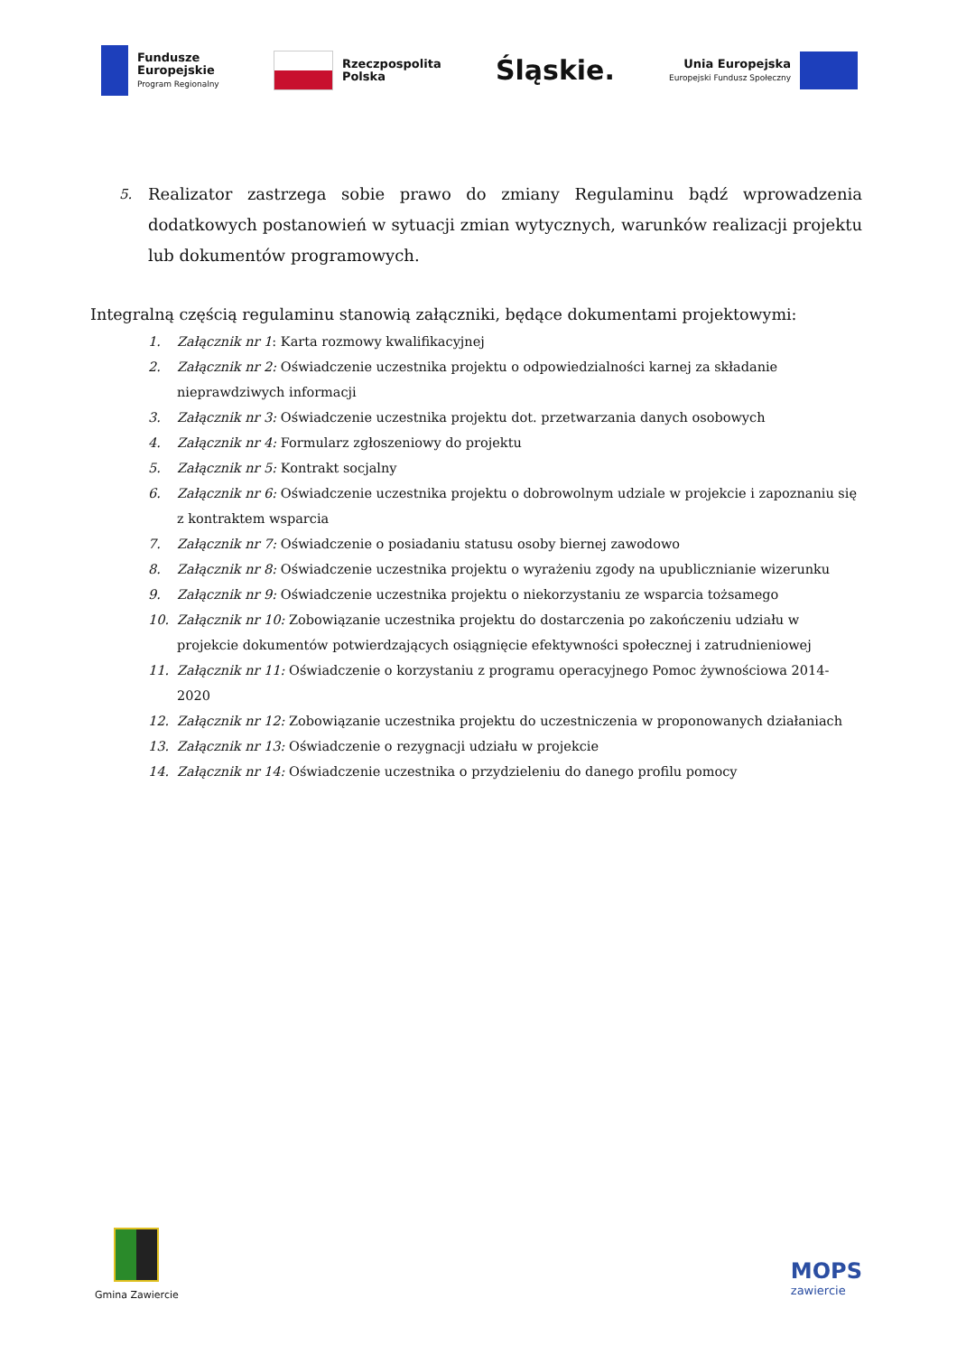Fundusze
Europejskie
Program Regionalny
Rzeczpospolita
Polska
Śląskie.
Unia Europejska
Europejski Fundusz Społeczny
5. Realizator zastrzega sobie prawo do zmiany Regulaminu bądź wprowadzenia dodatkowych postanowień w sytuacji zmian wytycznych, warunków realizacji projektu lub dokumentów programowych.
Integralną częścią regulaminu stanowią załączniki, będące dokumentami projektowymi:
1. Załącznik nr 1: Karta rozmowy kwalifikacyjnej
2. Załącznik nr 2: Oświadczenie uczestnika projektu o odpowiedzialności karnej za składanie nieprawdziwych informacji
3. Załącznik nr 3: Oświadczenie uczestnika projektu dot. przetwarzania danych osobowych
4. Załącznik nr 4: Formularz zgłoszeniowy do projektu
5. Załącznik nr 5: Kontrakt socjalny
6. Załącznik nr 6: Oświadczenie uczestnika projektu o dobrowolnym udziale w projekcie i zapoznaniu się z kontraktem wsparcia
7. Załącznik nr 7: Oświadczenie o posiadaniu statusu osoby biernej zawodowo
8. Załącznik nr 8: Oświadczenie uczestnika projektu o wyrażeniu zgody na upublicznianie wizerunku
9. Załącznik nr 9: Oświadczenie uczestnika projektu o niekorzystaniu ze wsparcia tożsamego
10. Załącznik nr 10: Zobowiązanie uczestnika projektu do dostarczenia po zakończeniu udziału w projekcie dokumentów potwierdzających osiągnięcie efektywności społecznej i zatrudnieniowej
11. Załącznik nr 11: Oświadczenie o korzystaniu z programu operacyjnego Pomoc żywnościowa 2014-2020
12. Załącznik nr 12: Zobowiązanie uczestnika projektu do uczestniczenia w proponowanych działaniach
13. Załącznik nr 13: Oświadczenie o rezygnacji udziału w projekcie
14. Załącznik nr 14: Oświadczenie uczestnika o przydzieleniu do danego profilu pomocy
Gmina Zawiercie
MOPS
zawiercie